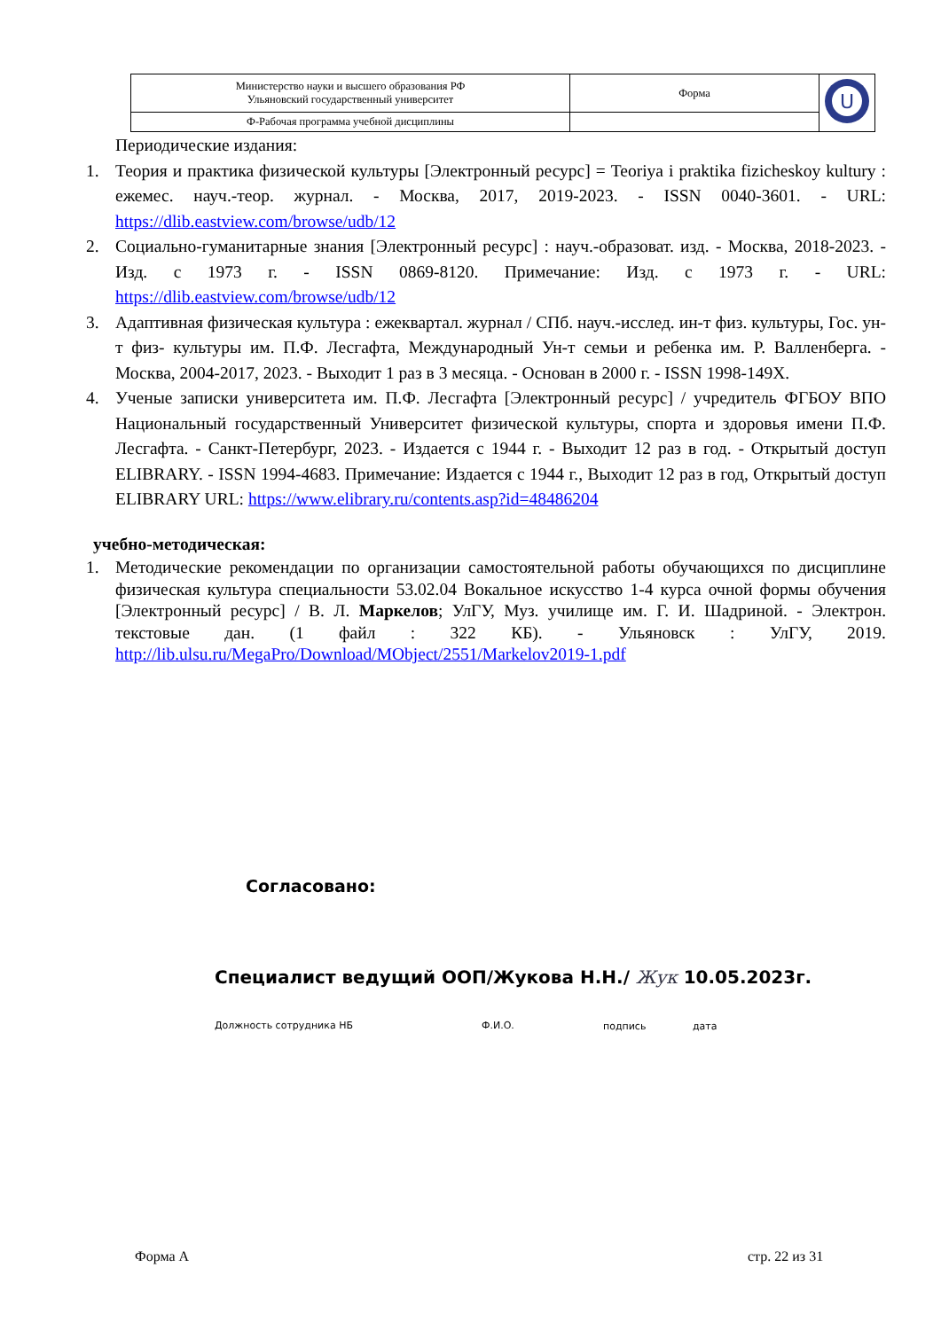| Министерство науки и высшего образования РФ Ульяновский государственный университет | Форма | U |
| Ф-Рабочая программа учебной дисциплины | | |
Периодические издания:
1. Теория и практика физической культуры [Электронный ресурс] = Teoriya i praktika fizicheskoy kultury : ежемес. науч.-теор. журнал. - Москва, 2017, 2019-2023. - ISSN 0040-3601. - URL: https://dlib.eastview.com/browse/udb/12
2. Социально-гуманитарные знания [Электронный ресурс] : науч.-образоват. изд. - Москва, 2018-2023. - Изд. с 1973 г. - ISSN 0869-8120. Примечание: Изд. с 1973 г. - URL: https://dlib.eastview.com/browse/udb/12
3. Адаптивная физическая культура : ежеквартал. журнал / СПб. науч.-исслед. ин-т физ. культуры, Гос. ун-т физ- культуры им. П.Ф. Лесгафта, Международный Ун-т семьи и ребенка им. Р. Валленберга. - Москва, 2004-2017, 2023. - Выходит 1 раз в 3 месяца. - Основан в 2000 г. - ISSN 1998-149X.
4. Ученые записки университета им. П.Ф. Лесгафта [Электронный ресурс] / учредитель ФГБОУ ВПО Национальный государственный Университет физической культуры, спорта и здоровья имени П.Ф. Лесгафта. - Санкт-Петербург, 2023. - Издается с 1944 г. - Выходит 12 раз в год. - Открытый доступ ELIBRARY. - ISSN 1994-4683. Примечание: Издается с 1944 г., Выходит 12 раз в год, Открытый доступ ELIBRARY URL: https://www.elibrary.ru/contents.asp?id=48486204
учебно-методическая:
1. Методические рекомендации по организации самостоятельной работы обучающихся по дисциплине физическая культура специальности 53.02.04 Вокальное искусство 1-4 курса очной формы обучения [Электронный ресурс] / В. Л. Маркелов; УлГУ, Муз. училище им. Г. И. Шадриной. - Электрон. текстовые дан. (1 файл : 322 КБ). - Ульяновск : УлГУ, 2019. http://lib.ulsu.ru/MegaPro/Download/MObject/2551/Markelov2019-1.pdf
Согласовано:
Специалист ведущий ООП/Жукова Н.Н./ Жук 10.05.2023г.
Должность сотрудника НБ Ф.И.О. подпись дата
Форма А стр. 22 из 31